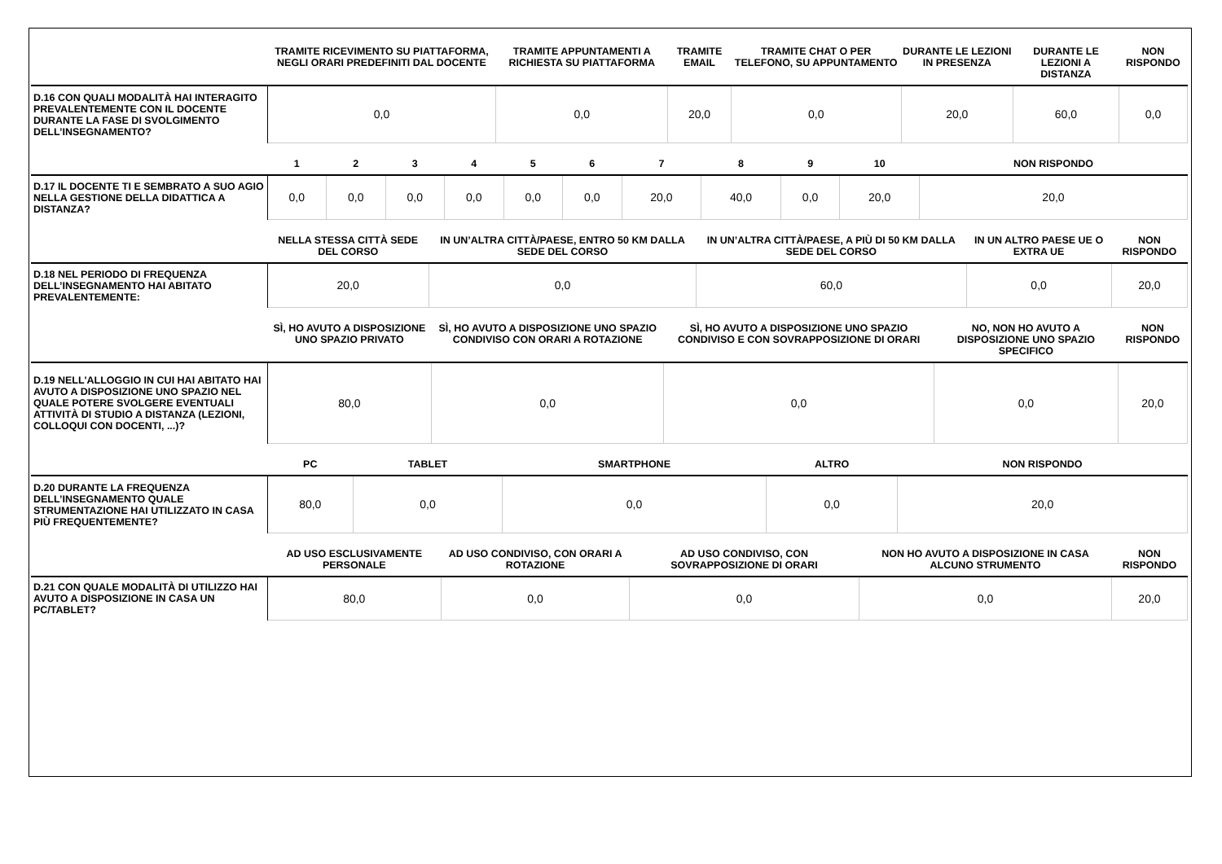| | TRAMITE RICEVIMENTO SU PIATTAFORMA, NEGLI ORARI PREDEFINITI DAL DOCENTE | TRAMITE APPUNTAMENTI A RICHIESTA SU PIATTAFORMA | TRAMITE EMAIL | TRAMITE CHAT O PER TELEFONO, SU APPUNTAMENTO | DURANTE LE LEZIONI IN PRESENZA | DURANTE LE LEZIONI A DISTANZA | NON RISPONDO |
| --- | --- | --- | --- | --- | --- | --- | --- |
| D.16 CON QUALI MODALITÀ HAI INTERAGITO PREVALENTEMENTE CON IL DOCENTE DURANTE LA FASE DI SVOLGIMENTO DELL’INSEGNAMENTO? | 0,0 | 0,0 | 20,0 | 0,0 | 20,0 | 60,0 | 0,0 |
| | 1 | 2 | 3 | 4 | 5 | 6 | 7 | 8 | 9 | 10 | NON RISPONDO |
| --- | --- | --- | --- | --- | --- | --- | --- | --- | --- | --- | --- |
| D.17 IL DOCENTE TI E SEMBRATO A SUO AGIO NELLA GESTIONE DELLA DIDATTICA A DISTANZA? | 0,0 | 0,0 | 0,0 | 0,0 | 0,0 | 0,0 | 20,0 | 40,0 | 0,0 | 20,0 | 20,0 |
| | NELLA STESSA CITTÀ SEDE DEL CORSO | IN UN’ALTRA CITTÀ/PAESE, ENTRO 50 KM DALLA SEDE DEL CORSO | IN UN’ALTRA CITTÀ/PAESE, A PIÙ DI 50 KM DALLA SEDE DEL CORSO | IN UN ALTRO PAESE UE O EXTRA UE | NON RISPONDO |
| --- | --- | --- | --- | --- | --- |
| D.18 NEL PERIODO DI FREQUENZA DELL’INSEGNAMENTO HAI ABITATO PREVALENTEMENTE: | 20,0 | 0,0 | 60,0 | 0,0 | 20,0 |
| | SÌ, HO AVUTO A DISPOSIZIONE UNO SPAZIO PRIVATO | SÌ, HO AVUTO A DISPOSIZIONE UNO SPAZIO CONDIVISO CON ORARI A ROTAZIONE | SÌ, HO AVUTO A DISPOSIZIONE UNO SPAZIO CONDIVISO E CON SOVRAPPOSIZIONE DI ORARI | NO, NON HO AVUTO A DISPOSIZIONE UNO SPAZIO SPECIFICO | NON RISPONDO |
| --- | --- | --- | --- | --- | --- |
| D.19 NELL'ALLOGGIO IN CUI HAI ABITATO HAI AVUTO A DISPOSIZIONE UNO SPAZIO NEL QUALE POTERE SVOLGERE EVENTUALI ATTIVITÀ DI STUDIO A DISTANZA (LEZIONI, COLLOQUI CON DOCENTI, ...)? | 80,0 | 0,0 | 0,0 | 0,0 | 20,0 |
| | PC | TABLET | SMARTPHONE | ALTRO | NON RISPONDO |
| --- | --- | --- | --- | --- | --- |
| D.20 DURANTE LA FREQUENZA DELL’INSEGNAMENTO QUALE STRUMENTAZIONE HAI UTILIZZATO IN CASA PIÙ FREQUENTEMENTE? | 80,0 | 0,0 | 0,0 | 0,0 | 20,0 |
| | AD USO ESCLUSIVAMENTE PERSONALE | AD USO CONDIVISO, CON ORARI A ROTAZIONE | AD USO CONDIVISO, CON SOVRAPPOSIZIONE DI ORARI | NON HO AVUTO A DISPOSIZIONE IN CASA ALCUNO STRUMENTO | NON RISPONDO |
| --- | --- | --- | --- | --- | --- |
| D.21 CON QUALE MODALITÀ DI UTILIZZO HAI AVUTO A DISPOSIZIONE IN CASA UN PC/TABLET? | 80,0 | 0,0 | 0,0 | 0,0 | 20,0 |